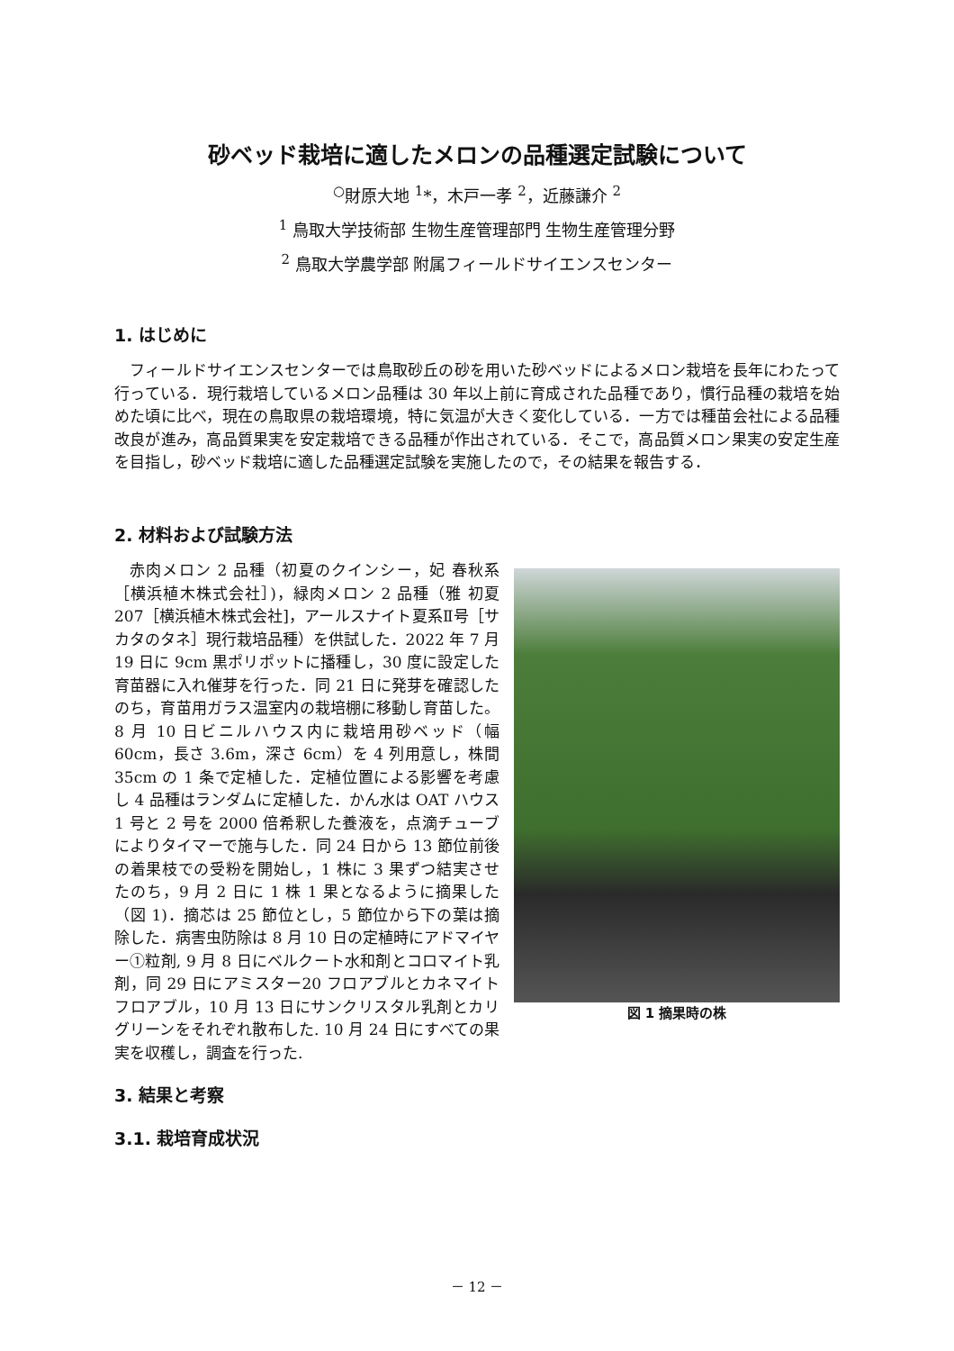砂ベッド栽培に適したメロンの品種選定試験について
<sup>○</sup>財原大地 <sup>1</sup>*，木戸一孝 <sup>2</sup>，近藤謙介 <sup>2</sup>
<sup>1</sup> 鳥取大学技術部 生物生産管理部門 生物生産管理分野
<sup>2</sup> 鳥取大学農学部 附属フィールドサイエンスセンター
1. はじめに
フィールドサイエンスセンターでは鳥取砂丘の砂を用いた砂ベッドによるメロン栽培を長年にわたって行っている．現行栽培しているメロン品種は 30 年以上前に育成された品種であり，慣行品種の栽培を始めた頃に比べ，現在の鳥取県の栽培環境，特に気温が大きく変化している．一方では種苗会社による品種改良が進み，高品質果実を安定栽培できる品種が作出されている．そこで，高品質メロン果実の安定生産を目指し，砂ベッド栽培に適した品種選定試験を実施したので，その結果を報告する．
2. 材料および試験方法
図 1 摘果時の株
赤肉メロン 2 品種（初夏のクインシー，妃 春秋系［横浜植木株式会社］)，緑肉メロン 2 品種（雅 初夏 207［横浜植木株式会社]，アールスナイト夏系Ⅱ号［サカタのタネ］現行栽培品種）を供試した．2022 年 7 月 19 日に 9cm 黒ポリポットに播種し，30 度に設定した育苗器に入れ催芽を行った．同 21 日に発芽を確認したのち，育苗用ガラス温室内の栽培棚に移動し育苗した。8 月 10 日ビニルハウス内に栽培用砂ベッド（幅 60cm，長さ 3.6m，深さ 6cm）を 4 列用意し，株間 35cm の 1 条で定植した．定植位置による影響を考慮し 4 品種はランダムに定植した．かん水は OAT ハウス 1 号と 2 号を 2000 倍希釈した養液を，点滴チューブによりタイマーで施与した．同 24 日から 13 節位前後の着果枝での受粉を開始し，1 株に 3 果ずつ結実させたのち，9 月 2 日に 1 株 1 果となるように摘果した（図 1)．摘芯は 25 節位とし，5 節位から下の葉は摘除した．病害虫防除は 8 月 10 日の定植時にアドマイヤー①粒剤, 9 月 8 日にベルクート水和剤とコロマイト乳剤，同 29 日にアミスター20 フロアブルとカネマイトフロアブル，10 月 13 日にサンクリスタル乳剤とカリグリーンをそれぞれ散布した. 10 月 24 日にすべての果実を収穫し，調査を行った.
3. 結果と考察
3.1. 栽培育成状況
－ 12 －